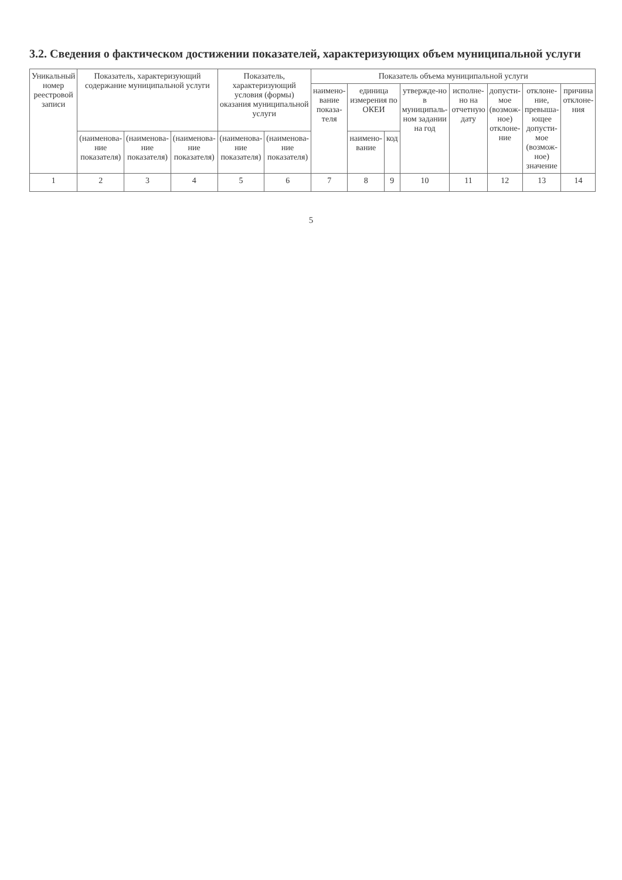3.2. Сведения о фактическом достижении показателей, характеризующих объем муниципальной услуги
| Уникальный номер реестровой записи | Показатель, характеризующий содержание муниципальной услуги | | | Показатель, характеризующий условия (формы) оказания муниципальной услуги | | Показатель объема муниципальной услуги | | | | | | | |
| --- | --- | --- | --- | --- | --- | --- | --- | --- | --- | --- | --- | --- | --- |
| | | | | | | наимено-вание показа-теля | единица измерения по ОКЕИ | | утвержде-но в муниципаль-ном задании на год | исполне-но на отчетную дату | допусти-мое (возмож-ное) отклоне-ние | отклоне-ние, превыша-ющее допусти-мое (возмож-ное) значение | причина отклоне-ния |
| | (наименова-ние показателя) | (наименова-ние показателя) | (наименова-ние показателя) | (наименова-ние показателя) | (наименова-ние показателя) | | наимено-вание | код | | | | | |
| 1 | 2 | 3 | 4 | 5 | 6 | 7 | 8 | 9 | 10 | 11 | 12 | 13 | 14 |
5